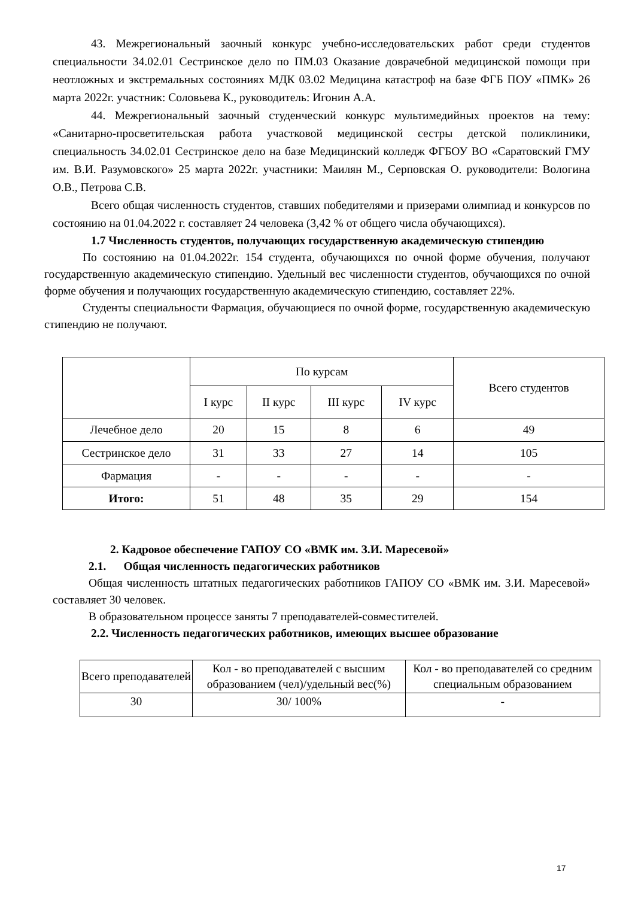43. Межрегиональный заочный конкурс учебно-исследовательских работ среди студентов специальности 34.02.01 Сестринское дело по ПМ.03 Оказание доврачебной медицинской помощи при неотложных и экстремальных состояниях МДК 03.02 Медицина катастроф на базе ФГБ ПОУ «ПМК» 26 марта 2022г. участник: Соловьева К., руководитель: Игонин А.А.
44. Межрегиональный заочный студенческий конкурс мультимедийных проектов на тему: «Санитарно-просветительская работа участковой медицинской сестры детской поликлиники, специальность 34.02.01 Сестринское дело на базе Медицинский колледж ФГБОУ ВО «Саратовский ГМУ им. В.И. Разумовского» 25 марта 2022г. участники: Маилян М., Серповская О. руководители: Вологина О.В., Петрова С.В.
Всего общая численность студентов, ставших победителями и призерами олимпиад и конкурсов по состоянию на 01.04.2022 г. составляет 24 человека (3,42 % от общего числа обучающихся).
1.7 Численность студентов, получающих государственную академическую стипендию
По состоянию на 01.04.2022г. 154 студента, обучающихся по очной форме обучения, получают государственную академическую стипендию. Удельный вес численности студентов, обучающихся по очной форме обучения и получающих государственную академическую стипендию, составляет 22%.
Студенты специальности Фармация, обучающиеся по очной форме, государственную академическую стипендию не получают.
| | По курсам | | | | Всего студентов |
| --- | --- | --- | --- | --- | --- |
| | I курс | II курс | III курс | IV курс | |
| Лечебное дело | 20 | 15 | 8 | 6 | 49 |
| Сестринское дело | 31 | 33 | 27 | 14 | 105 |
| Фармация | - | - | - | - | - |
| Итого: | 51 | 48 | 35 | 29 | 154 |
2. Кадровое обеспечение ГАПОУ СО «ВМК им. З.И. Маресевой»
2.1. Общая численность педагогических работников
Общая численность штатных педагогических работников ГАПОУ СО «ВМК им. З.И. Маресевой» составляет 30 человек.
В образовательном процессе заняты 7 преподавателей-совместителей.
2.2. Численность педагогических работников, имеющих высшее образование
| Всего преподавателей | Кол - во преподавателей с высшим образованием (чел)/удельный вес(%) | Кол - во преподавателей со средним специальным образованием |
| 30 | 30/ 100% | - |
17